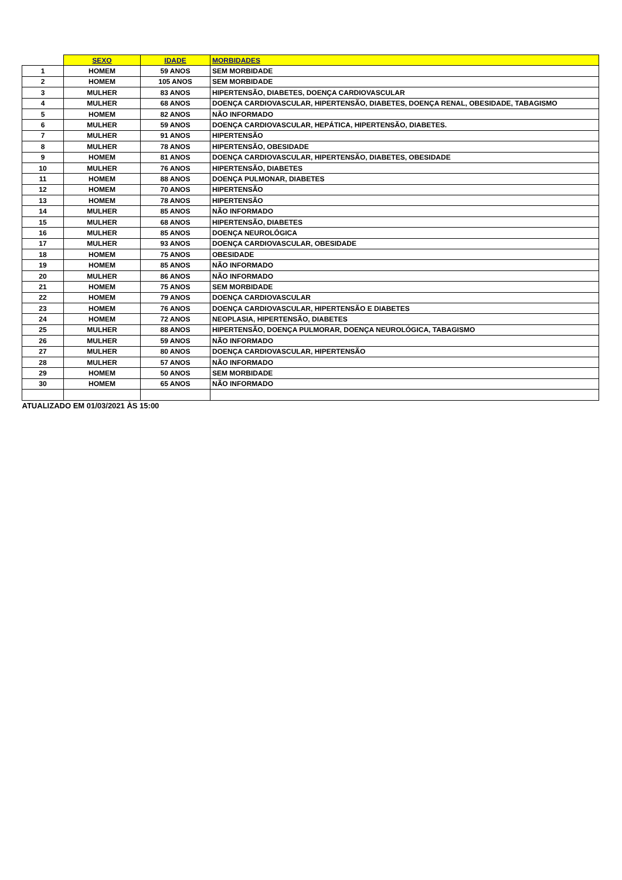| | SEXO | IDADE | MORBIDADES |
| --- | --- | --- | --- |
| 1 | HOMEM | 59 ANOS | SEM MORBIDADE |
| 2 | HOMEM | 105 ANOS | SEM MORBIDADE |
| 3 | MULHER | 83 ANOS | HIPERTENSÃO, DIABETES, DOENÇA CARDIOVASCULAR |
| 4 | MULHER | 68 ANOS | DOENÇA CARDIOVASCULAR, HIPERTENSÃO, DIABETES, DOENÇA RENAL, OBESIDADE, TABAGISMO |
| 5 | HOMEM | 82 ANOS | NÃO INFORMADO |
| 6 | MULHER | 59 ANOS | DOENÇA CARDIOVASCULAR, HEPÁTICA, HIPERTENSÃO, DIABETES. |
| 7 | MULHER | 91 ANOS | HIPERTENSÃO |
| 8 | MULHER | 78 ANOS | HIPERTENSÃO, OBESIDADE |
| 9 | HOMEM | 81 ANOS | DOENÇA CARDIOVASCULAR, HIPERTENSÃO, DIABETES, OBESIDADE |
| 10 | MULHER | 76 ANOS | HIPERTENSÃO, DIABETES |
| 11 | HOMEM | 88 ANOS | DOENÇA PULMONAR, DIABETES |
| 12 | HOMEM | 70 ANOS | HIPERTENSÃO |
| 13 | HOMEM | 78 ANOS | HIPERTENSÃO |
| 14 | MULHER | 85 ANOS | NÃO INFORMADO |
| 15 | MULHER | 68 ANOS | HIPERTENSÃO, DIABETES |
| 16 | MULHER | 85 ANOS | DOENÇA NEUROLÓGICA |
| 17 | MULHER | 93 ANOS | DOENÇA CARDIOVASCULAR, OBESIDADE |
| 18 | HOMEM | 75 ANOS | OBESIDADE |
| 19 | HOMEM | 85 ANOS | NÃO INFORMADO |
| 20 | MULHER | 86 ANOS | NÃO INFORMADO |
| 21 | HOMEM | 75 ANOS | SEM MORBIDADE |
| 22 | HOMEM | 79 ANOS | DOENÇA CARDIOVASCULAR |
| 23 | HOMEM | 76 ANOS | DOENÇA CARDIOVASCULAR, HIPERTENSÃO E DIABETES |
| 24 | HOMEM | 72 ANOS | NEOPLASIA, HIPERTENSÃO, DIABETES |
| 25 | MULHER | 88 ANOS | HIPERTENSÃO, DOENÇA PULMORAR, DOENÇA NEUROLÓGICA, TABAGISMO |
| 26 | MULHER | 59 ANOS | NÃO INFORMADO |
| 27 | MULHER | 80 ANOS | DOENÇA CARDIOVASCULAR, HIPERTENSÃO |
| 28 | MULHER | 57 ANOS | NÃO INFORMADO |
| 29 | HOMEM | 50 ANOS | SEM MORBIDADE |
| 30 | HOMEM | 65 ANOS | NÃO INFORMADO |
| ATUALIZADO EM 01/03/2021 ÀS 15:00 | | | |